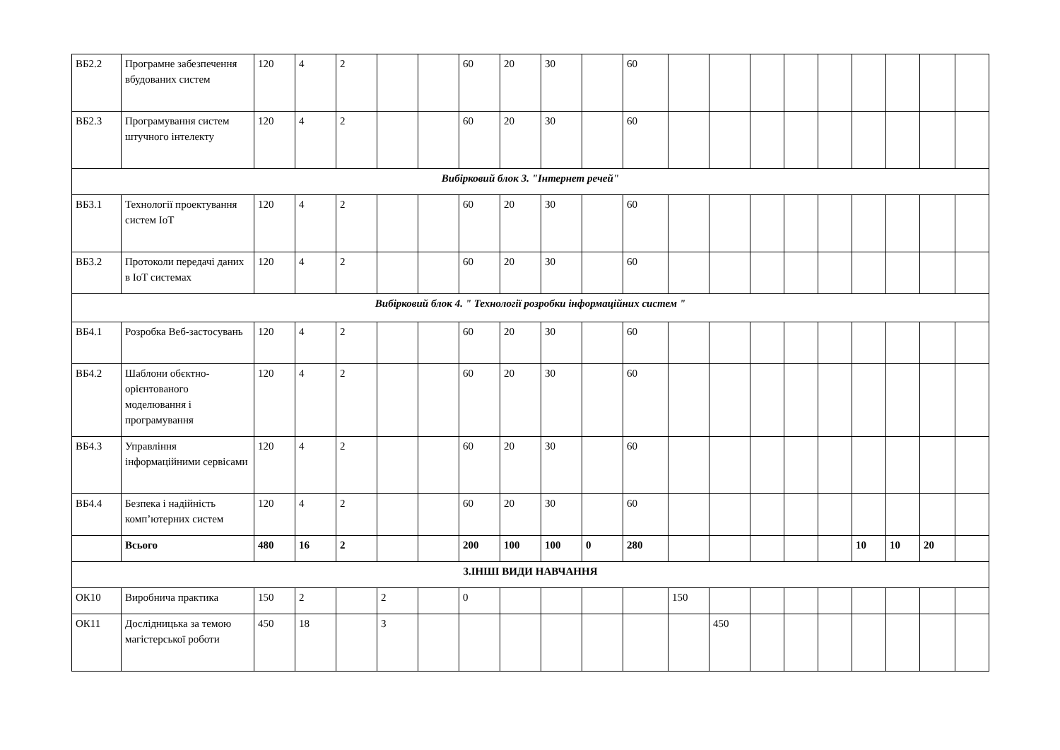| ВБ2.2 | Програмне забезпечення вбудованих систем | 120 | 4 | 2 | | | 60 | 20 | 30 | | 60 | | | | | | | | | |
| ВБ2.3 | Програмування систем штучного інтелекту | 120 | 4 | 2 | | | 60 | 20 | 30 | | 60 | | | | | | | | | |
| Вибірковий блок 3. "Інтернет речей" | | | | | | | | | | | | | | | | | | | | |
| ВБ3.1 | Технології проектування систем IoT | 120 | 4 | 2 | | | 60 | 20 | 30 | | 60 | | | | | | | | | |
| ВБ3.2 | Протоколи передачі даних в IoT системах | 120 | 4 | 2 | | | 60 | 20 | 30 | | 60 | | | | | | | | | |
| Вибірковий блок 4. " Технології розробки інформаційних систем " | | | | | | | | | | | | | | | | | | | | |
| ВБ4.1 | Розробка Веб-застосувань | 120 | 4 | 2 | | | 60 | 20 | 30 | | 60 | | | | | | | | | |
| ВБ4.2 | Шаблони обєктно-орієнтованого моделювання і програмування | 120 | 4 | 2 | | | 60 | 20 | 30 | | 60 | | | | | | | | | |
| ВБ4.3 | Управління інформаційними сервісами | 120 | 4 | 2 | | | 60 | 20 | 30 | | 60 | | | | | | | | | |
| ВБ4.4 | Безпека і надійність комп’ютерних систем | 120 | 4 | 2 | | | 60 | 20 | 30 | | 60 | | | | | | | | | |
| | Всього | 480 | 16 | 2 | | | 200 | 100 | 100 | 0 | 280 | | | | | | 10 | 10 | 20 | |
| 3.ІНШІ ВИДИ НАВЧАННЯ | | | | | | | | | | | | | | | | | | | | |
| ОК10 | Виробнича практика | 150 | 2 | | 2 | | 0 | | | | | 150 | | | | | | | | |
| ОК11 | Дослідницька за темою магістерської роботи | 450 | 18 | | 3 | | | | | | | | 450 | | | | | | | |